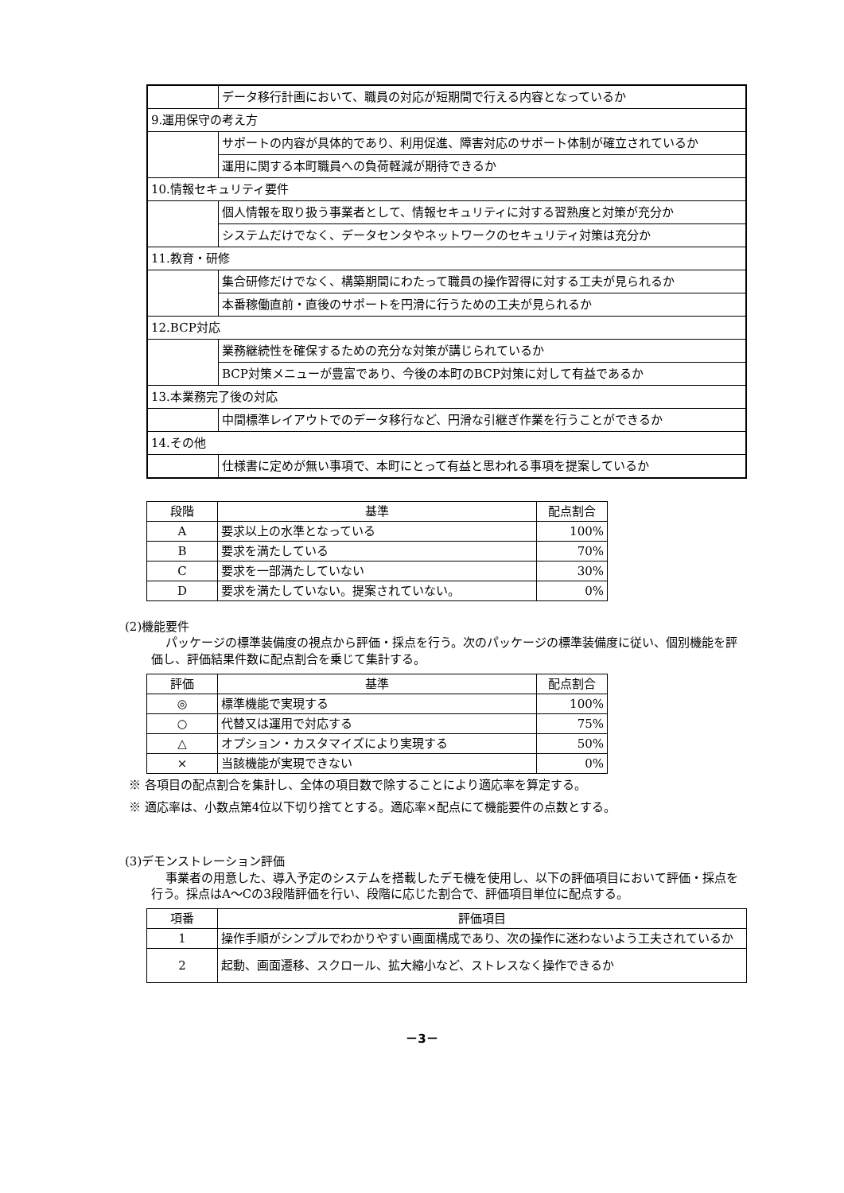| | データ移行計画において、職員の対応が短期間で行える内容となっているか |
| 9.運用保守の考え方 | |
| | サポートの内容が具体的であり、利用促進、障害対応のサポート体制が確立されているか |
| | 運用に関する本町職員への負荷軽減が期待できるか |
| 10.情報セキュリティ要件 | |
| | 個人情報を取り扱う事業者として、情報セキュリティに対する習熟度と対策が充分か |
| | システムだけでなく、データセンタやネットワークのセキュリティ対策は充分か |
| 11.教育・研修 | |
| | 集合研修だけでなく、構築期間にわたって職員の操作習得に対する工夫が見られるか |
| | 本番稼働直前・直後のサポートを円滑に行うための工夫が見られるか |
| 12.BCP対応 | |
| | 業務継続性を確保するための充分な対策が講じられているか |
| | BCP対策メニューが豊富であり、今後の本町のBCP対策に対して有益であるか |
| 13.本業務完了後の対応 | |
| | 中間標準レイアウトでのデータ移行など、円滑な引継ぎ作業を行うことができるか |
| 14.その他 | |
| | 仕様書に定めが無い事項で、本町にとって有益と思われる事項を提案しているか |
| 段階 | 基準 | 配点割合 |
| --- | --- | --- |
| A | 要求以上の水準となっている | 100% |
| B | 要求を満たしている | 70% |
| C | 要求を一部満たしていない | 30% |
| D | 要求を満たしていない。提案されていない。 | 0% |
(2)機能要件
パッケージの標準装備度の視点から評価・採点を行う。次のパッケージの標準装備度に従い、個別機能を評価し、評価結果件数に配点割合を乗じて集計する。
| 評価 | 基準 | 配点割合 |
| --- | --- | --- |
| ◎ | 標準機能で実現する | 100% |
| ○ | 代替又は運用で対応する | 75% |
| △ | オプション・カスタマイズにより実現する | 50% |
| × | 当該機能が実現できない | 0% |
※ 各項目の配点割合を集計し、全体の項目数で除することにより適応率を算定する。
※ 適応率は、小数点第4位以下切り捨てとする。適応率×配点にて機能要件の点数とする。
(3)デモンストレーション評価
事業者の用意した、導入予定のシステムを搭載したデモ機を使用し、以下の評価項目において評価・採点を行う。採点はA～Cの3段階評価を行い、段階に応じた割合で、評価項目単位に配点する。
| 項番 | 評価項目 |
| --- | --- |
| 1 | 操作手順がシンプルでわかりやすい画面構成であり、次の操作に迷わないよう工夫されているか |
| 2 | 起動、画面遷移、スクロール、拡大縮小など、ストレスなく操作できるか |
－3－